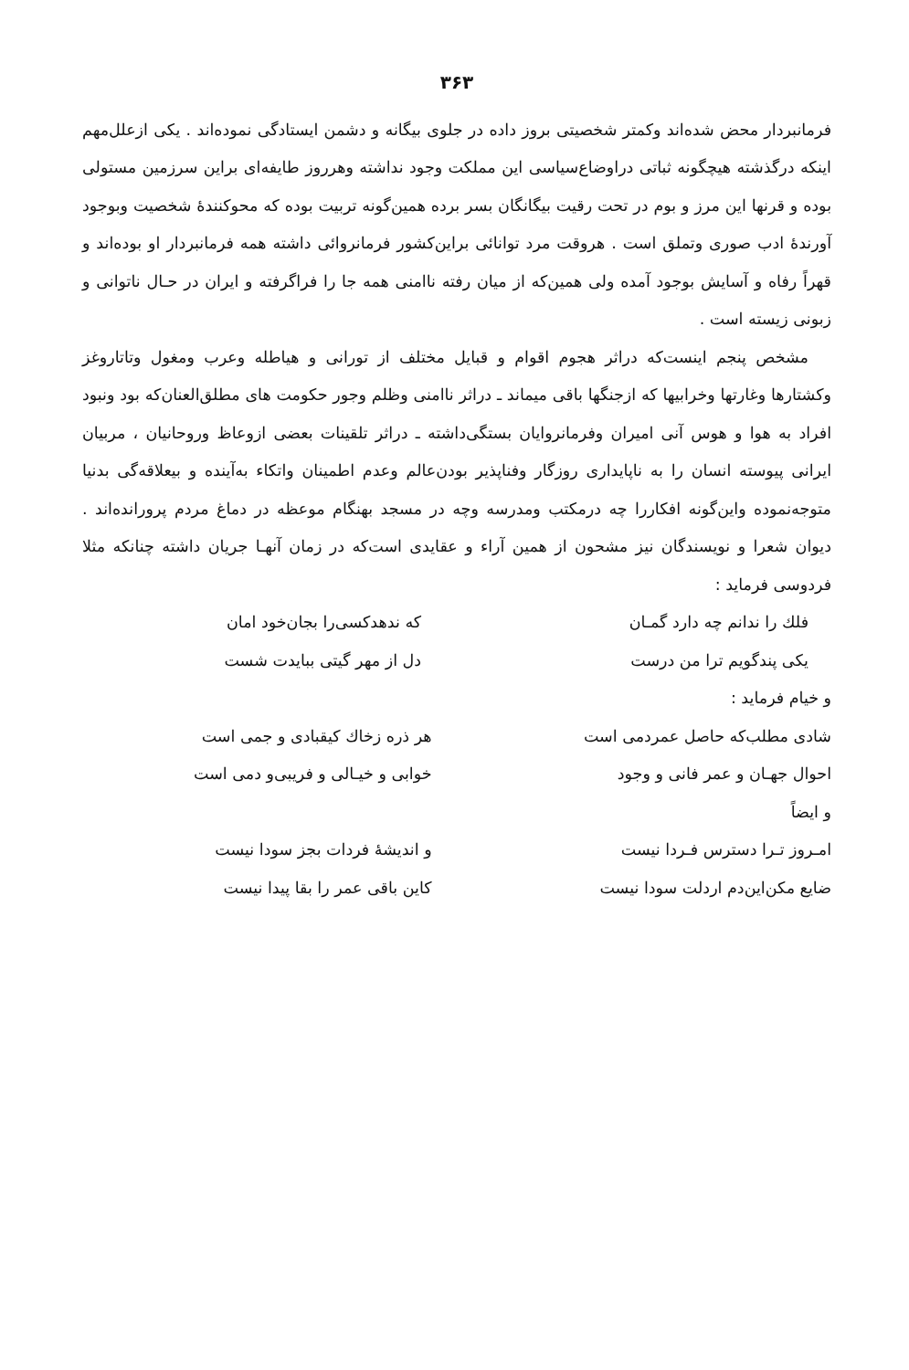۳۶۳
فرمانبردار محض شده‌اند وکمتر شخصیتی بروز داده در جلوی بیگانه و دشمن ایستادگی نموده‌اند . یکی ازعلل‌مهم اینکه درگذشته هیچگونه ثباتی دراوضاع‌سیاسی این مملکت وجود نداشته وهرروز طایفه‌ای براین سرزمین مستولی بوده و قرنها این مرز و بوم در تحت رقیت بیگانگان بسر برده همین‌گونه تربیت بوده که محوکنندهٔ شخصیت وبوجود آورندهٔ ادب صوری وتملق است . هروقت مرد توانائی براین‌کشور فرمانروائی داشته همه فرمانبردار او بوده‌اند و قهراً رفاه و آسایش بوجود آمده ولی همین‌که از میان رفته ناامنی همه جا را فراگرفته و ایران در حـال ناتوانی و زبونی زیسته است .
مشخص پنجم اینست‌که دراثر هجوم اقوام و قبایل مختلف از تورانی و هیاطله وعرب ومغول وتاتاروغز وکشتارها وغارتها وخرابیها که ازجنگها باقی میماند ـ دراثر ناامنی وظلم وجور حکومت های مطلق‌العنان‌که بود ونبود افراد به هوا و هوس آنی امیران وفرمانروایان بستگی‌داشته ـ دراثر تلقینات بعضی ازوعاظ وروحانیان ، مربیان ایرانی پیوسته انسان را به ناپایداری روزگار وفناپذیر بودن‌عالم وعدم اطمینان واتکاء به‌آینده و بیعلاقه‌گی بدنیا متوجه‌نموده واین‌گونه افکاررا چه درمکتب ومدرسه وچه در مسجد بهنگام موعظه در دماغ مردم پرورانده‌اند . دیوان شعرا و نویسندگان نیز مشحون از همین آراء و عقایدی است‌که در زمان آنهـا جریان داشته چنانکه مثلا فردوسی فرماید :
فلك را ندانم چه دارد گمـان که ندهدکسی‌را بجان‌خود امان
یکی پندگویم ترا من درست دل از مهر گیتی ببایدت شست
و خیام فرماید :
شادی مطلب‌که حاصل عمردمی است هر ذره زخاك کیقبادی و جمی است
احوال جهـان و عمر فانی و وجود خوابی و خیـالی و فریبی‌و دمی است
و ایضاً
امـروز تـرا دسترس فـردا نیست و اندیشهٔ فردات بجز سودا نیست
ضایع مکن‌این‌دم اردلت سودا نیست کاین باقی عمر را بقا پیدا نیست